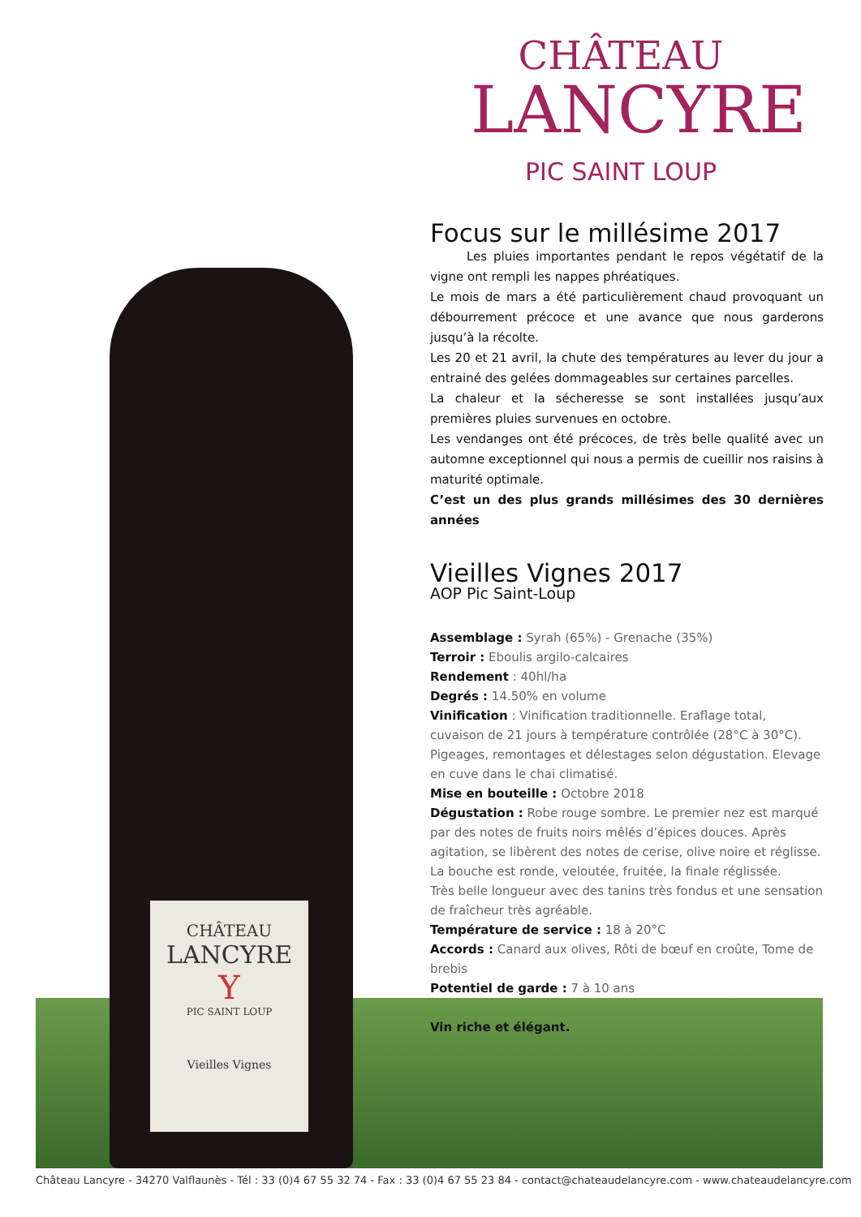CHÂTEAU
LANCYRE
PIC SAINT LOUP
CHÂTEAU
LANCYRE
Y
PIC SAINT LOUP
Vieilles Vignes
Focus sur le millésime 2017
   Les pluies importantes pendant le repos végétatif de la vigne ont rempli les nappes phréatiques.
Le mois de mars a été particulièrement chaud provoquant un débourrement précoce et une avance que nous garderons jusqu’à la récolte.
Les 20 et 21 avril, la chute des températures au lever du jour a entrainé des gelées dommageables sur certaines parcelles.
La chaleur et la sécheresse se sont installées jusqu’aux premières pluies survenues en octobre.
Les vendanges ont été précoces, de très belle qualité avec un automne exceptionnel qui nous a permis de cueillir nos raisins à maturité optimale.
C’est un des plus grands millésimes des 30 dernières années
Vieilles Vignes 2017
AOP Pic Saint-Loup
Assemblage : Syrah (65%) - Grenache (35%)
Terroir : Eboulis argilo-calcaires
Rendement : 40hl/ha
Degrés : 14.50% en volume
Vinification : Vinification traditionnelle. Eraflage total, cuvaison de 21 jours à température contrôlée (28°C à 30°C). Pigeages, remontages et délestages selon dégustation. Elevage en cuve dans le chai climatisé.
Mise en bouteille : Octobre 2018
Dégustation : Robe rouge sombre. Le premier nez est marqué par des notes de fruits noirs mêlés d’épices douces. Après agitation, se libèrent des notes de cerise, olive noire et réglisse. La bouche est ronde, veloutée, fruitée, la finale réglissée.
Très belle longueur avec des tanins très fondus et une sensation de fraîcheur très agréable.
Température de service : 18 à 20°C
Accords : Canard aux olives, Rôti de bœuf en croûte, Tome de brebis
Potentiel de garde : 7 à 10 ans
Vin riche et élégant.
Château Lancyre - 34270 Valflaunès - Tél : 33 (0)4 67 55 32 74 - Fax : 33 (0)4 67 55 23 84 - contact@chateaudelancyre.com - www.chateaudelancyre.com